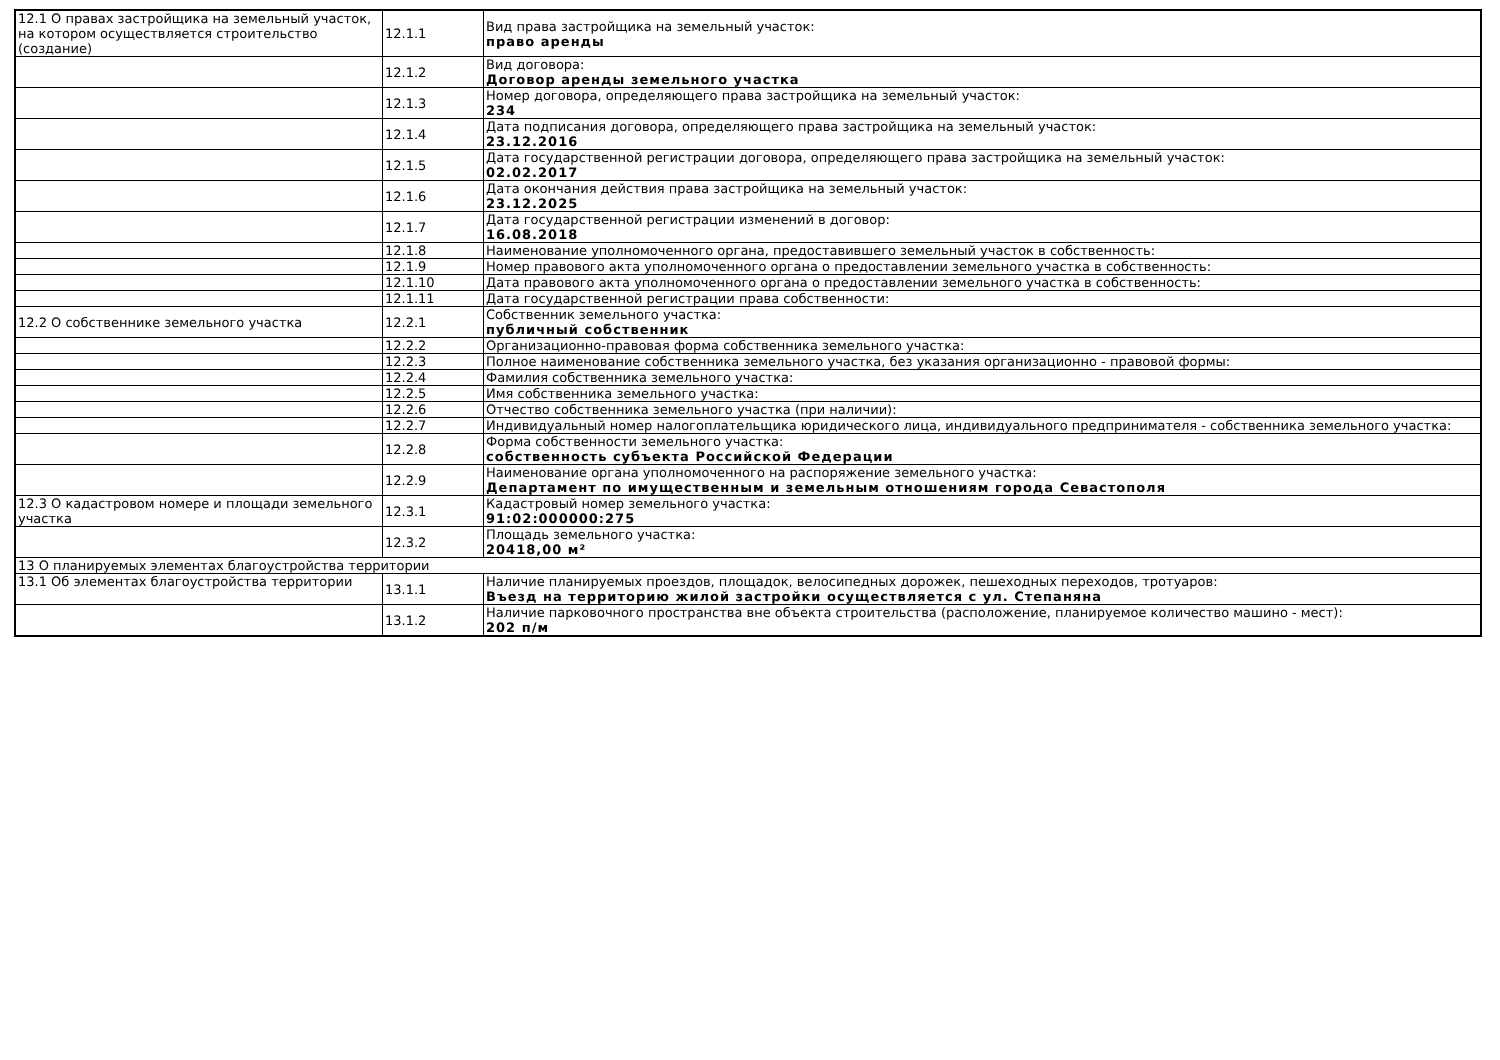| 12.1 О правах застройщика на земельный участок, на котором осуществляется строительство (создание) | 12.1.1 | Вид права застройщика на земельный участок: право аренды |
| | 12.1.2 | Вид договора: Договор аренды земельного участка |
| | 12.1.3 | Номер договора, определяющего права застройщика на земельный участок: 234 |
| | 12.1.4 | Дата подписания договора, определяющего права застройщика на земельный участок: 23.12.2016 |
| | 12.1.5 | Дата государственной регистрации договора, определяющего права застройщика на земельный участок: 02.02.2017 |
| | 12.1.6 | Дата окончания действия права застройщика на земельный участок: 23.12.2025 |
| | 12.1.7 | Дата государственной регистрации изменений в договор: 16.08.2018 |
| | 12.1.8 | Наименование уполномоченного органа, предоставившего земельный участок в собственность: |
| | 12.1.9 | Номер правового акта уполномоченного органа о предоставлении земельного участка в собственность: |
| | 12.1.10 | Дата правового акта уполномоченного органа о предоставлении земельного участка в собственность: |
| | 12.1.11 | Дата государственной регистрации права собственности: |
| 12.2 О собственнике земельного участка | 12.2.1 | Собственник земельного участка: публичный собственник |
| | 12.2.2 | Организационно-правовая форма собственника земельного участка: |
| | 12.2.3 | Полное наименование собственника земельного участка, без указания организационно - правовой формы: |
| | 12.2.4 | Фамилия собственника земельного участка: |
| | 12.2.5 | Имя собственника земельного участка: |
| | 12.2.6 | Отчество собственника земельного участка (при наличии): |
| | 12.2.7 | Индивидуальный номер налогоплательщика юридического лица, индивидуального предпринимателя - собственника земельного участка: |
| | 12.2.8 | Форма собственности земельного участка: собственность субъекта Российской Федерации |
| | 12.2.9 | Наименование органа уполномоченного на распоряжение земельного участка: Департамент по имущественным и земельным отношениям города Севастополя |
| 12.3 О кадастровом номере и площади земельного участка | 12.3.1 | Кадастровый номер земельного участка: 91:02:000000:275 |
| | 12.3.2 | Площадь земельного участка: 20418,00 м² |
| 13 О планируемых элементах благоустройства территории | | |
| 13.1 Об элементах благоустройства территории | 13.1.1 | Наличие планируемых проездов, площадок, велосипедных дорожек, пешеходных переходов, тротуаров: Въезд на территорию жилой застройки осуществляется с ул. Степаняна |
| | 13.1.2 | Наличие парковочного пространства вне объекта строительства (расположение, планируемое количество машино - мест): 202 п/м |